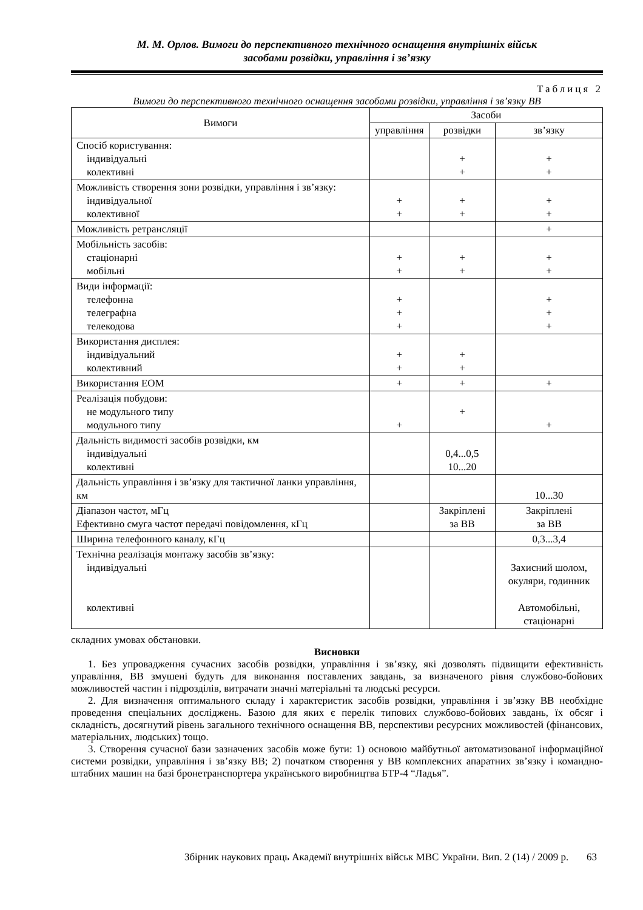М. М. Орлов. Вимоги до перспективного технічного оснащення внутрішніх військ
засобами розвідки, управління і зв’язку
Таблиця 2
Вимоги до перспективного технічного оснащення засобами розвідки, управління і зв’язку ВВ
| Вимоги | Засоби | | |
| --- | --- | --- | --- |
| | управління | розвідки | зв’язку |
| Спосіб користування: індивідуальні колективні | | + + | + + |
| Можливість створення зони розвідки, управління і зв’язку: індивідуальної колективної | + + | + + | + + |
| Можливість ретрансляції | | | + |
| Мобільність засобів: стаціонарні мобільні | + + | + + | + + |
| Види інформації: телефонна телеграфна телекодова | + + + | | + + + |
| Використання дисплея: індивідуальний колективний | + + | + + | |
| Використання ЕОМ | + | + | + |
| Реалізація побудови: не модульного типу модульного типу | + | + | + |
| Дальність видимості засобів розвідки, км індивідуальні колективні | | 0,4...0,5 10...20 | |
| Дальність управління і зв’язку для тактичної ланки управління, км | | | 10...30 |
| Діапазон частот, мГц Ефективно смуга частот передачі повідомлення, кГц | | Закріплені за ВВ | Закріплені за ВВ |
| Ширина телефонного каналу, кГц | | | 0,3...3,4 |
| Технічна реалізація монтажу засобів зв’язку: індивідуальні колективні | | | Захисний шолом, окуляри, годинник Автомобільні, стаціонарні |
складних умовах обстановки.
Висновки
1. Без упровадження сучасних засобів розвідки, управління і зв’язку, які дозволять підвищити ефективність управління, ВВ змушені будуть для виконання поставлених завдань, за визначеного рівня службово-бойових можливостей частин і підрозділів, витрачати значні матеріальні та людські ресурси.
2. Для визначення оптимального складу і характеристик засобів розвідки, управління і зв’язку ВВ необхідне проведення спеціальних досліджень. Базою для яких є перелік типових службово-бойових завдань, їх обсяг і складність, досягнутий рівень загального технічного оснащення ВВ, перспективи ресурсних можливостей (фінансових, матеріальних, людських) тощо.
3. Створення сучасної бази зазначених засобів може бути: 1) основою майбутньої автоматизованої інформаційної системи розвідки, управління і зв’язку ВВ; 2) початком створення у ВВ комплексних апаратних зв’язку і командно-штабних машин на базі бронетранспортера українського виробництва БТР-4 “Ладья”.
Збірник наукових праць Академії внутрішніх військ МВС України. Вип. 2 (14) / 2009 р. 63